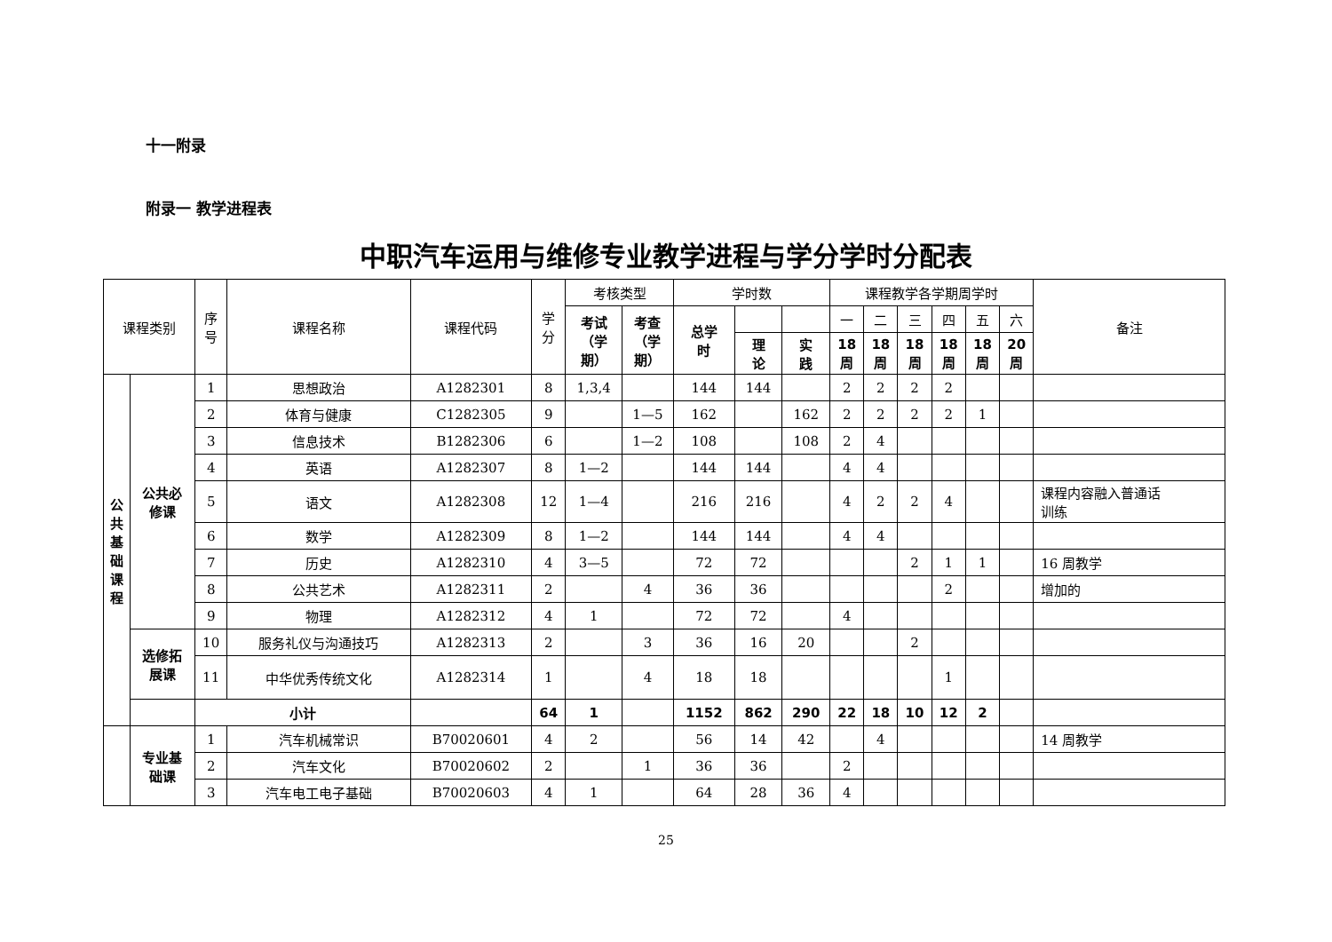十一附录
附录一 教学进程表
中职汽车运用与维修专业教学进程与学分学时分配表
| 课程类别 | | 序 号 | 课程名称 | 课程代码 | 学 分 | 考核类型 | | 学时数 | | | 课程教学各学期周学时 | | | | | | 备注 |
| --- | --- | --- | --- | --- | --- | --- | --- | --- | --- | --- | --- | --- | --- | --- | --- | --- | --- |
| | | | | | | 考试 （学 期） | 考查 （学 期） | 总学 时 | | | 一 | 二 | 三 | 四 | 五 | 六 | |
| | | | | | | | | | 理 论 | 实 践 | 18 周 | 18 周 | 18 周 | 18 周 | 18 周 | 20 周 | |
| 公 共 基 础 课 程 | 公共必 修课 | 1 | 思想政治 | A1282301 | 8 | 1,3,4 | | 144 | 144 | | 2 | 2 | 2 | 2 | | | |
| | | 2 | 体育与健康 | C1282305 | 9 | | 1—5 | 162 | | 162 | 2 | 2 | 2 | 2 | 1 | | |
| | | 3 | 信息技术 | B1282306 | 6 | | 1—2 | 108 | | 108 | 2 | 4 | | | | | |
| | | 4 | 英语 | A1282307 | 8 | 1—2 | | 144 | 144 | | 4 | 4 | | | | | |
| | | 5 | 语文 | A1282308 | 12 | 1—4 | | 216 | 216 | | 4 | 2 | 2 | 4 | | | 课程内容融入普通话 训练 |
| | | 6 | 数学 | A1282309 | 8 | 1—2 | | 144 | 144 | | 4 | 4 | | | | | |
| | | 7 | 历史 | A1282310 | 4 | 3—5 | | 72 | 72 | | | | 2 | 1 | 1 | | 16 周教学 |
| | | 8 | 公共艺术 | A1282311 | 2 | | 4 | 36 | 36 | | | | | 2 | | | 增加的 |
| | | 9 | 物理 | A1282312 | 4 | 1 | | 72 | 72 | | 4 | | | | | | |
| | 选修拓 展课 | 10 | 服务礼仪与沟通技巧 | A1282313 | 2 | | 3 | 36 | 16 | 20 | | | 2 | | | | |
| | | 11 | 中华优秀传统文化 | A1282314 | 1 | | 4 | 18 | 18 | | | | | 1 | | | |
| | | 小计 | | | 64 | 1 | | 1152 | 862 | 290 | 22 | 18 | 10 | 12 | 2 | | |
| | 专业基 础课 | 1 | 汽车机械常识 | B70020601 | 4 | 2 | | 56 | 14 | 42 | | 4 | | | | | 14 周教学 |
| | | 2 | 汽车文化 | B70020602 | 2 | | 1 | 36 | 36 | | 2 | | | | | | |
| | | 3 | 汽车电工电子基础 | B70020603 | 4 | 1 | | 64 | 28 | 36 | 4 | | | | | | |
25